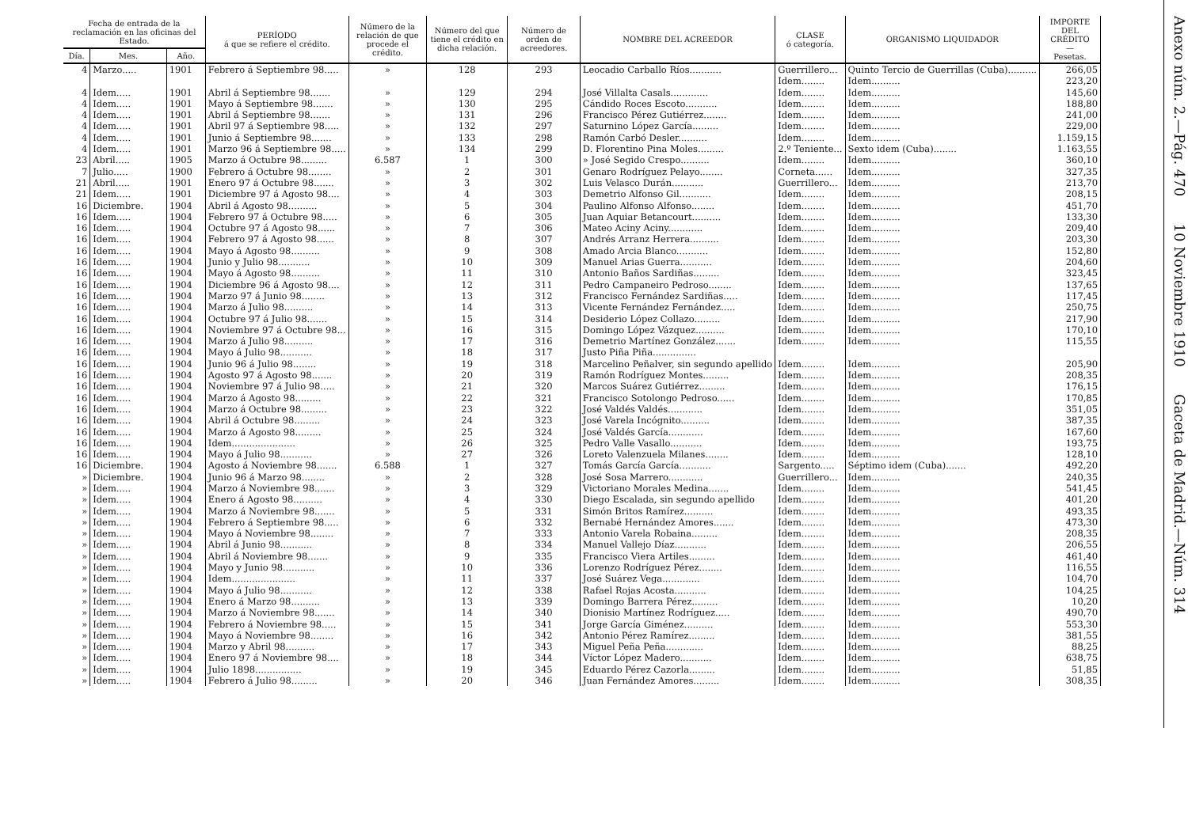| Fecha de entrada de la reclamación en las oficinas del Estado. | | | PERÍODO á que se refiere el crédito. | Número de la relación de que procede el crédito. | Número del que tiene el crédito en dicha relación. | Número de orden de acreedores. | NOMBRE DEL ACREEDOR | CLASE ó categoría. | ORGANISMO LIQUIDADOR | IMPORTE DEL CRÉDITO — Pesetas. |
| --- | --- | --- | --- | --- | --- | --- | --- | --- | --- | --- |
| Día. | Mes. | Año. | | | | | | | | |
| 4 | Marzo..... | 1901 | Febrero á Septiembre 98..... | » | 128 | 293 | Leocadio Carballo Ríos........... | Guerrillero... | Quinto Tercio de Guerrillas (Cuba).......... | 266,05 |
| | | | | | | | | Idem........ | Idem.......... | 223,20 |
| 4 | Idem..... | 1901 | Abril á Septiembre 98....... | » | 129 | 294 | José Villalta Casals............. | Idem........ | Idem.......... | 145,60 |
| 4 | Idem..... | 1901 | Mayo á Septiembre 98....... | » | 130 | 295 | Cándido Roces Escoto........... | Idem........ | Idem.......... | 188,80 |
| 4 | Idem..... | 1901 | Abril á Septiembre 98....... | » | 131 | 296 | Francisco Pérez Gutiérrez........ | Idem........ | Idem.......... | 241,00 |
| 4 | Idem..... | 1901 | Abril 97 á Septiembre 98..... | » | 132 | 297 | Saturnino López García......... | Idem........ | Idem.......... | 229,00 |
| 4 | Idem..... | 1901 | Junio á Septiembre 98....... | » | 133 | 298 | Ramón Carbó Desler.......... | Idem........ | Idem.......... | 1.159,15 |
| 4 | Idem..... | 1901 | Marzo 96 á Septiembre 98..... | » | 134 | 299 | D. Florentino Pina Moles......... | 2.º Teniente... | Sexto idem (Cuba)........ | 1.163,55 |
| 23 | Abril..... | 1905 | Marzo á Octubre 98......... | 6.587 | 1 | 300 | » José Segido Crespo.......... | Idem........ | Idem.......... | 360,10 |
| 7 | Julio..... | 1900 | Febrero á Octubre 98........ | » | 2 | 301 | Genaro Rodríguez Pelayo........ | Corneta...... | Idem.......... | 327,35 |
| 21 | Abril..... | 1901 | Enero 97 á Octubre 98....... | » | 3 | 302 | Luis Velasco Durán........... | Guerrillero... | Idem.......... | 213,70 |
| 21 | Idem..... | 1901 | Diciembre 97 á Agosto 98.... | » | 4 | 303 | Demetrio Alfonso Gil........... | Idem........ | Idem.......... | 208,15 |
| 16 | Diciembre. | 1904 | Abril á Agosto 98.......... | » | 5 | 304 | Paulino Alfonso Alfonso........ | Idem........ | Idem.......... | 451,70 |
| 16 | Idem..... | 1904 | Febrero 97 á Octubre 98..... | » | 6 | 305 | Juan Aquiar Betancourt.......... | Idem........ | Idem.......... | 133,30 |
| 16 | Idem..... | 1904 | Octubre 97 á Agosto 98...... | » | 7 | 306 | Mateo Aciny Aciny............ | Idem........ | Idem.......... | 209,40 |
| 16 | Idem..... | 1904 | Febrero 97 á Agosto 98...... | » | 8 | 307 | Andrés Arranz Herrera.......... | Idem........ | Idem.......... | 203,30 |
| 16 | Idem..... | 1904 | Mayo á Agosto 98.......... | » | 9 | 308 | Amado Arcia Blanco........... | Idem........ | Idem.......... | 152,80 |
| 16 | Idem..... | 1904 | Junio y Julio 98........... | » | 10 | 309 | Manuel Arias Guerra........... | Idem........ | Idem.......... | 204,60 |
| 16 | Idem..... | 1904 | Mayo á Agosto 98.......... | » | 11 | 310 | Antonio Baños Sardiñas......... | Idem........ | Idem.......... | 323,45 |
| 16 | Idem..... | 1904 | Diciembre 96 á Agosto 98.... | » | 12 | 311 | Pedro Campaneiro Pedroso........ | Idem........ | Idem.......... | 137,65 |
| 16 | Idem..... | 1904 | Marzo 97 á Junio 98........ | » | 13 | 312 | Francisco Fernández Sardiñas..... | Idem........ | Idem.......... | 117,45 |
| 16 | Idem..... | 1904 | Marzo á Julio 98.......... | » | 14 | 313 | Vicente Fernández Fernández..... | Idem........ | Idem.......... | 250,75 |
| 16 | Idem..... | 1904 | Octubre 97 á Julio 98....... | » | 15 | 314 | Desiderio López Collazo......... | Idem........ | Idem.......... | 217,90 |
| 16 | Idem..... | 1904 | Noviembre 97 á Octubre 98... | » | 16 | 315 | Domingo López Vázquez.......... | Idem........ | Idem.......... | 170,10 |
| 16 | Idem..... | 1904 | Marzo á Julio 98.......... | » | 17 | 316 | Demetrio Martínez González....... | Idem........ | Idem.......... | 115,55 |
| 16 | Idem..... | 1904 | Mayo á Julio 98........... | » | 18 | 317 | Justo Piña Piña............... | | | |
| 16 | Idem..... | 1904 | Junio 96 á Julio 98........ | » | 19 | 318 | Marcelino Peñalver, sin segundo apellido | Idem........ | Idem.......... | 205,90 |
| 16 | Idem..... | 1904 | Agosto 97 á Agosto 98....... | » | 20 | 319 | Ramón Rodríguez Montes......... | Idem........ | Idem.......... | 208,35 |
| 16 | Idem..... | 1904 | Noviembre 97 á Julio 98..... | » | 21 | 320 | Marcos Suárez Gutiérrez......... | Idem........ | Idem.......... | 176,15 |
| 16 | Idem..... | 1904 | Marzo á Agosto 98......... | » | 22 | 321 | Francisco Sotolongo Pedroso...... | Idem........ | Idem.......... | 170,85 |
| 16 | Idem..... | 1904 | Marzo á Octubre 98......... | » | 23 | 322 | José Valdés Valdés............ | Idem........ | Idem.......... | 351,05 |
| 16 | Idem..... | 1904 | Abril á Octubre 98......... | » | 24 | 323 | José Varela Incógnito.......... | Idem........ | Idem.......... | 387,35 |
| 16 | Idem..... | 1904 | Marzo á Agosto 98......... | » | 25 | 324 | José Valdés García............ | Idem........ | Idem.......... | 167,60 |
| 16 | Idem..... | 1904 | Idem...................... | » | 26 | 325 | Pedro Valle Vasallo........... | Idem........ | Idem.......... | 193,75 |
| 16 | Idem..... | 1904 | Mayo á Julio 98........... | » | 27 | 326 | Loreto Valenzuela Milanes........ | Idem........ | Idem.......... | 128,10 |
| 16 | Diciembre. | 1904 | Agosto á Noviembre 98....... | 6.588 | 1 | 327 | Tomás García García........... | Sargento..... | Séptimo idem (Cuba)....... | 492,20 |
| » | Diciembre. | 1904 | Junio 96 á Marzo 98........ | » | 2 | 328 | José Sosa Marrero............ | Guerrillero... | Idem.......... | 240,35 |
| » | Idem..... | 1904 | Marzo á Noviembre 98....... | » | 3 | 329 | Victoriano Morales Medina....... | Idem........ | Idem.......... | 541,45 |
| » | Idem..... | 1904 | Enero á Agosto 98.......... | » | 4 | 330 | Diego Escalada, sin segundo apellido | Idem........ | Idem.......... | 401,20 |
| » | Idem..... | 1904 | Marzo á Noviembre 98....... | » | 5 | 331 | Simón Britos Ramírez.......... | Idem........ | Idem.......... | 493,35 |
| » | Idem..... | 1904 | Febrero á Septiembre 98..... | » | 6 | 332 | Bernabé Hernández Amores....... | Idem........ | Idem.......... | 473,30 |
| » | Idem..... | 1904 | Mayo á Noviembre 98........ | » | 7 | 333 | Antonio Varela Robaina......... | Idem........ | Idem.......... | 208,35 |
| » | Idem..... | 1904 | Abril á Junio 98........... | » | 8 | 334 | Manuel Vallejo Díaz........... | Idem........ | Idem.......... | 206,55 |
| » | Idem..... | 1904 | Abril á Noviembre 98....... | » | 9 | 335 | Francisco Viera Artiles......... | Idem........ | Idem.......... | 461,40 |
| » | Idem..... | 1904 | Mayo y Junio 98........... | » | 10 | 336 | Lorenzo Rodríguez Pérez........ | Idem........ | Idem.......... | 116,55 |
| » | Idem..... | 1904 | Idem...................... | » | 11 | 337 | José Suárez Vega............. | Idem........ | Idem.......... | 104,70 |
| » | Idem..... | 1904 | Mayo á Julio 98........... | » | 12 | 338 | Rafael Rojas Acosta........... | Idem........ | Idem.......... | 104,25 |
| » | Idem..... | 1904 | Enero á Marzo 98.......... | » | 13 | 339 | Domingo Barrera Pérez......... | Idem........ | Idem.......... | 10,20 |
| » | Idem..... | 1904 | Marzo á Noviembre 98....... | » | 14 | 340 | Dionisio Martínez Rodríguez..... | Idem........ | Idem.......... | 490,70 |
| » | Idem..... | 1904 | Febrero á Noviembre 98..... | » | 15 | 341 | Jorge García Giménez.......... | Idem........ | Idem.......... | 553,30 |
| » | Idem..... | 1904 | Mayo á Noviembre 98........ | » | 16 | 342 | Antonio Pérez Ramírez......... | Idem........ | Idem.......... | 381,55 |
| » | Idem..... | 1904 | Marzo y Abril 98.......... | » | 17 | 343 | Miguel Peña Peña............. | Idem........ | Idem.......... | 88,25 |
| » | Idem..... | 1904 | Enero 97 á Noviembre 98.... | » | 18 | 344 | Víctor López Madero........... | Idem........ | Idem.......... | 638,75 |
| » | Idem..... | 1904 | Julio 1898................ | » | 19 | 345 | Eduardo Pérez Cazorla......... | Idem........ | Idem.......... | 51,85 |
| » | Idem..... | 1904 | Febrero á Julio 98......... | » | 20 | 346 | Juan Fernández Amores......... | Idem........ | Idem.......... | 308,35 |
Anexo núm. 2.—Pág. 470 10 Noviembre 1910 Gaceta de Madrid.—Núm. 314